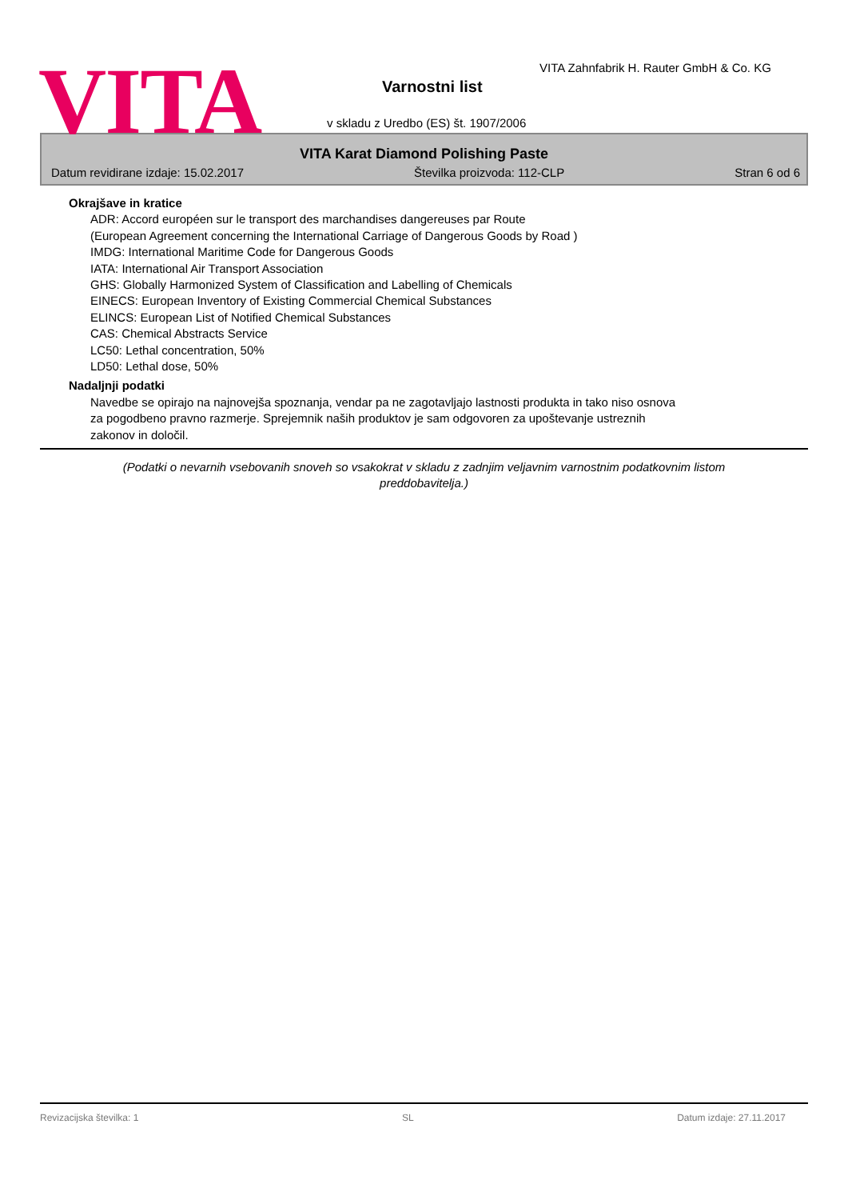VITA
VITA Zahnfabrik H. Rauter GmbH & Co. KG
Varnostni list
v skladu z Uredbo (ES) št. 1907/2006
VITA Karat Diamond Polishing Paste
Datum revidirane izdaje: 15.02.2017 Številka proizvoda: 112-CLP Stran 6 od 6
Okrajšave in kratice
ADR: Accord européen sur le transport des marchandises dangereuses par Route
(European Agreement concerning the International Carriage of Dangerous Goods by Road )
IMDG: International Maritime Code for Dangerous Goods
IATA: International Air Transport Association
GHS: Globally Harmonized System of Classification and Labelling of Chemicals
EINECS: European Inventory of Existing Commercial Chemical Substances
ELINCS: European List of Notified Chemical Substances
CAS: Chemical Abstracts Service
LC50: Lethal concentration, 50%
LD50: Lethal dose, 50%
Nadaljnji podatki
Navedbe se opirajo na najnovejša spoznanja, vendar pa ne zagotavljajo lastnosti produkta in tako niso osnova
za pogodbeno pravno razmerje. Sprejemnik naših produktov je sam odgovoren za upoštevanje ustreznih
zakonov in določil.
(Podatki o nevarnih vsebovanih snoveh so vsakokrat v skladu z zadnjim veljavnim varnostnim podatkovnim listom preddobavitelja.)
Revizacijska številka: 1 SL Datum izdaje: 27.11.2017